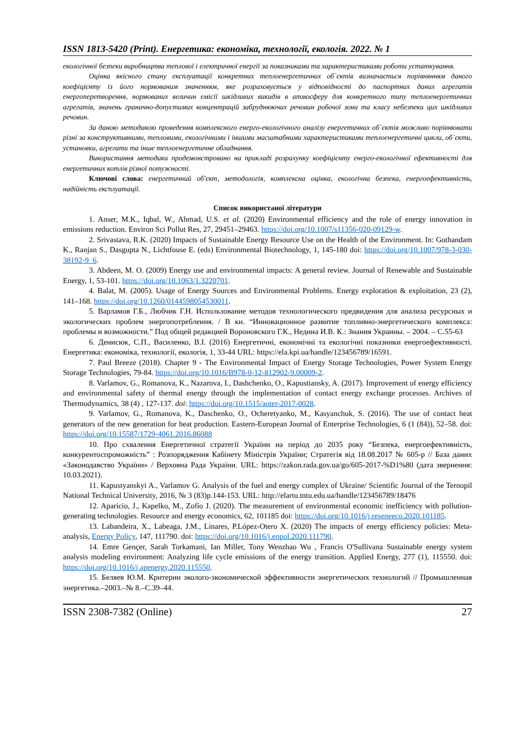ISSN 1813-5420 (Print). Енергетика: економіка, технології, екологія. 2022. № 1
екологічної безпеки виробництва теплової і електричної енергії за показниками та характеристиками роботи устаткування.
Оцінка якісного стану експлуатації конкретних теплоенергетичних об`єктів визначається порівнянням даного коефіцієнту із його нормованим значенням, яке розраховується у відповідності до паспортних даних агрегатів енергоперетворення, нормованих величин емісії шкідливих викидів в атмосферу для конкретного типу теплоенергетичних агрегатів, значень гранично-допустимих концентрацій забруднюючих речовин робочої зони та класу небезпеки цих шкідливих речовин.
За даною методикою проведення комплексного енерго-екологічного аналізу енергетичних об`єктів можливо порівнювати різні за конструктивними, тепловими, екологічними і іншими масштабними характеристиками теплоенергетичні цикли, об`єкти, установки, агрегати та інше теплоенергетичне обладнання.
Використання методики продемонстровано на прикладі розрахунку коефіцієнту енерго-екологічної ефективності для енергетичних котлів різної потужності.
Ключові слова: енергетичний об'єкт, методологія, комплексна оцінка, екологічна безпека, енергоефективність, надійність експлуатації.
Список використаної літератури
1. Anser, M.K., Iqbal, W., Ahmad, U.S. et al. (2020) Environmental efficiency and the role of energy innovation in emissions reduction. Environ Sci Pollut Res, 27, 29451–29463. https://doi.org/10.1007/s11356-020-09129-w.
2. Srivastava, R.K. (2020) Impacts of Sustainable Energy Resource Use on the Health of the Environment. In: Gothandam K., Ranjan S., Dasgupta N., Lichtfouse E. (eds) Environmental Biotechnology, 1, 145-180 doi: https://doi.org/10.1007/978-3-030-38192-9_6.
3. Abdeen, M. O. (2009) Energy use and environmental impacts: A general review. Journal of Renewable and Sustainable Energy, 1, 53-101. https://doi.org/10.1063/1.3220701.
4. Balat, M. (2005). Usage of Energy Sources and Environmental Problems. Energy exploration & exploitation, 23 (2), 141–168. https://doi.org/10.1260/0144598054530011.
5. Варламов Г.Б., Любчик Г.Н. Использование методов технологического предвидения для анализа ресурсных и экологических проблем энергопотребления. / В кн. “Инновационное развитие топливно-энергетического комплекса: проблемы и возможности.” Под общей редакцией Вороновского Г.К., Недина И.В. К.: Знания Украины. – 2004. – С.55-63
6. Денисюк, С.П., Василенко, В.І. (2016) Енергетичні, економічні та екологічні показники енергоефективності. Енергетика: економіка, технології, екологія, 1, 33-44 URL: https://ela.kpi.ua/handle/123456789/16591.
7. Paul Breeze (2018). Chapter 9 - The Environmental Impact of Energy Storage Technologies, Power System Energy Storage Technologies, 79-84. https://doi.org/10.1016/B978-0-12-812902-9.00009-2.
8. Varlamov, G., Romanova, K., Nazarova, I., Dashchenko, O., Kapustiansky, A. (2017). Improvement of energy efficiency and environmental safety of thermal energy through the implementation of contact energy exchange processes. Archives of Thermodynamics, 38 (4) , 127-137. doi: https://doi.org/10.1515/aoter-2017-0028.
9. Varlamov, G., Romanova, K., Daschenko, O., Ocheretyanko, M., Kasyanchuk, S. (2016). The use of contact heat generators of the new generation for heat production. Eastern-European Journal of Enterprise Technologies, 6 (1 (84)), 52–58. doi: https://doi.org/10.15587/1729-4061.2016.86088
10. Про схвалення Енергетичної стратегії України на період до 2035 року “Безпека, енергоефективність, конкурентоспроможність” : Розпорядження Кабінету Міністрів України; Стратегія від 18.08.2017 № 605-р // База даних «Законодавство України» / Верховна Рада України. URL: https://zakon.rada.gov.ua/go/605-2017-%D1%80 (дата звернення: 10.03.2021).
11. Kapustyanskyi A., Varlamov G. Analysis of the fuel and energy complex of Ukraine/ Scientific Journal of the Ternopil National Technical University, 2016, № 3 (83)p.144-153. URL: http://elartu.tntu.edu.ua/handle/123456789/18476
12. Aparicio, J., Kapelko, M., Zofío J. (2020). The measurement of environmental economic inefficiency with pollution-generating technologies. Resource and energy economics, 62, 101185 doi: https://doi.org/10.1016/j.reseneeco.2020.101185.
13. Labandeira, X., Labeaga, J.M., Linares, P.López-Otero X. (2020) The impacts of energy efficiency policies: Meta-analysis, Energy Policy, 147, 111790. doi: https://doi.org/10.1016/j.enpol.2020.111790.
14. Emre Gençer, Sarah Torkamani, Ian Miller, Tony Wenzhao Wu , Francis O'Sullivana Sustainable energy system analysis modeling environment: Analyzing life cycle emissions of the energy transition. Applied Energy, 277 (1), 115550. doi: https://doi.org/10.1016/j.apenergy.2020.115550.
15. Беляев Ю.М. Критерии эколого-экономической эффективности энергетических технологий // Промышленная энергетика.–2003.–№ 8.–С.39–44.
ISSN 2308-7382 (Online) 27